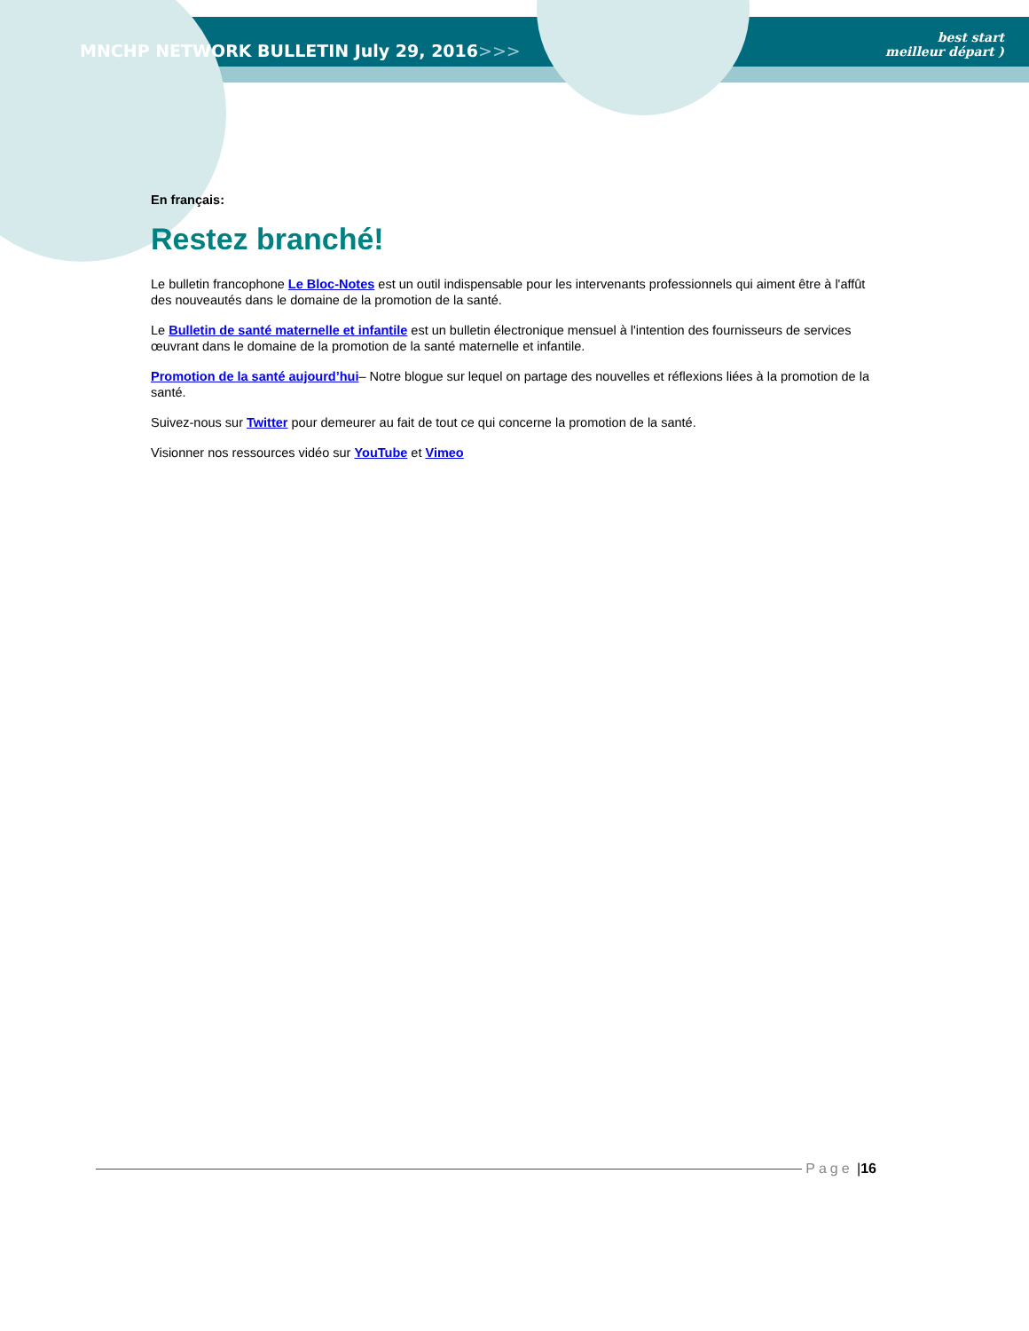MNCHP NETWORK BULLETIN July 29, 2016>>>
best start
meilleur départ )
En français:
Restez branché!
Le bulletin francophone Le Bloc-Notes est un outil indispensable pour les intervenants professionnels qui aiment être à l'affût des nouveautés dans le domaine de la promotion de la santé.
Le Bulletin de santé maternelle et infantile est un bulletin électronique mensuel à l'intention des fournisseurs de services œuvrant dans le domaine de la promotion de la santé maternelle et infantile.
Promotion de la santé aujourd’hui– Notre blogue sur lequel on partage des nouvelles et réflexions liées à la promotion de la santé.
Suivez-nous sur Twitter pour demeurer au fait de tout ce qui concerne la promotion de la santé.
Visionner nos ressources vidéo sur YouTube et Vimeo
Page | 16